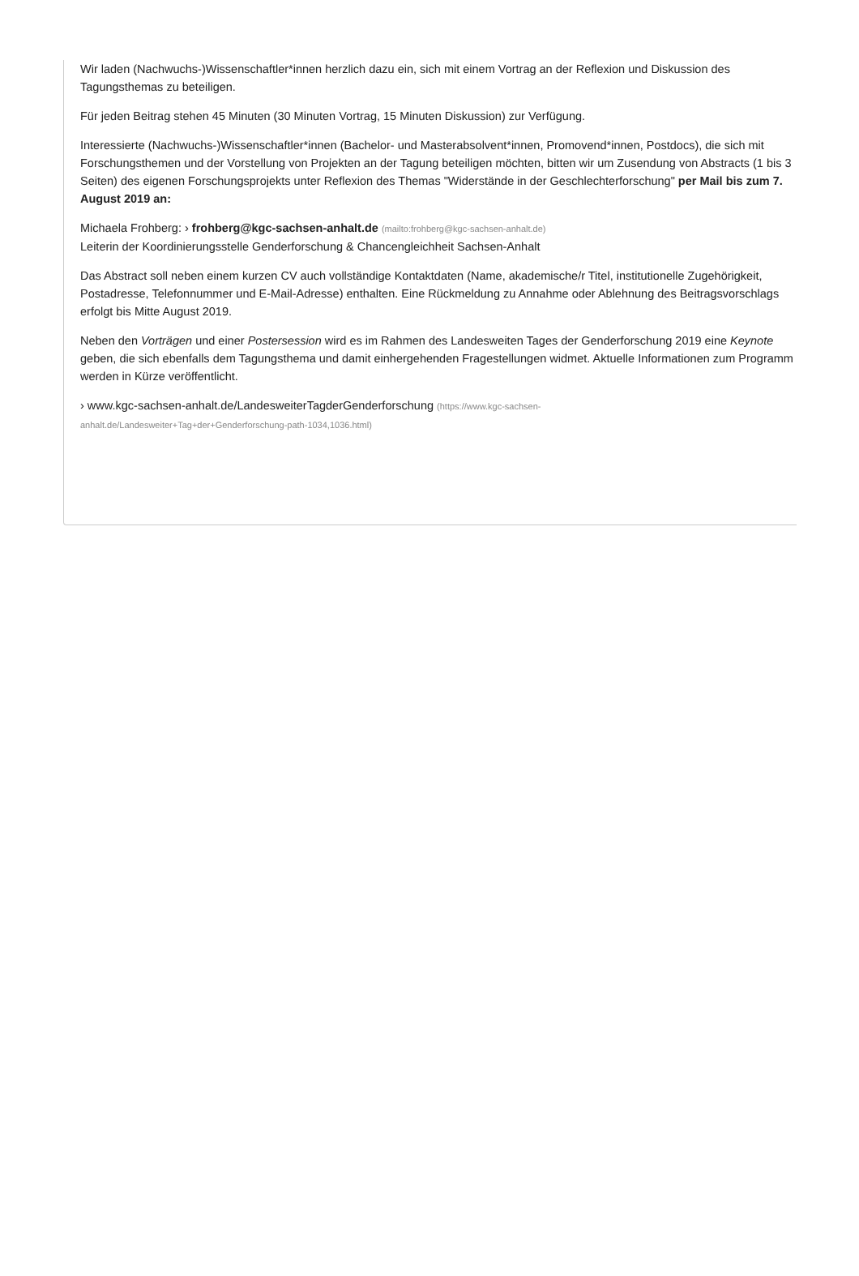Wir laden (Nachwuchs-)Wissenschaftler*innen herzlich dazu ein, sich mit einem Vortrag an der Reflexion und Diskussion des Tagungsthemas zu beteiligen.
Für jeden Beitrag stehen 45 Minuten (30 Minuten Vortrag, 15 Minuten Diskussion) zur Verfügung.
Interessierte (Nachwuchs-)Wissenschaftler*innen (Bachelor- und Masterabsolvent*innen, Promovend*innen, Postdocs), die sich mit Forschungsthemen und der Vorstellung von Projekten an der Tagung beteiligen möchten, bitten wir um Zusendung von Abstracts (1 bis 3 Seiten) des eigenen Forschungsprojekts unter Reflexion des Themas "Widerstände in der Geschlechterforschung" per Mail bis zum 7. August 2019 an:
Michaela Frohberg: › frohberg@kgc-sachsen-anhalt.de (mailto:frohberg@kgc-sachsen-anhalt.de)
Leiterin der Koordinierungsstelle Genderforschung & Chancengleichheit Sachsen-Anhalt
Das Abstract soll neben einem kurzen CV auch vollständige Kontaktdaten (Name, akademische/r Titel, institutionelle Zugehörigkeit, Postadresse, Telefonnummer und E-Mail-Adresse) enthalten. Eine Rückmeldung zu Annahme oder Ablehnung des Beitragsvorschlags erfolgt bis Mitte August 2019.
Neben den Vorträgen und einer Postersession wird es im Rahmen des Landesweiten Tages der Genderforschung 2019 eine Keynote geben, die sich ebenfalls dem Tagungsthema und damit einhergehenden Fragestellungen widmet. Aktuelle Informationen zum Programm werden in Kürze veröffentlicht.
› www.kgc-sachsen-anhalt.de/LandesweiterTagderGenderforschung (https://www.kgc-sachsen-anhalt.de/Landesweiter+Tag+der+Genderforschung-path-1034,1036.html)